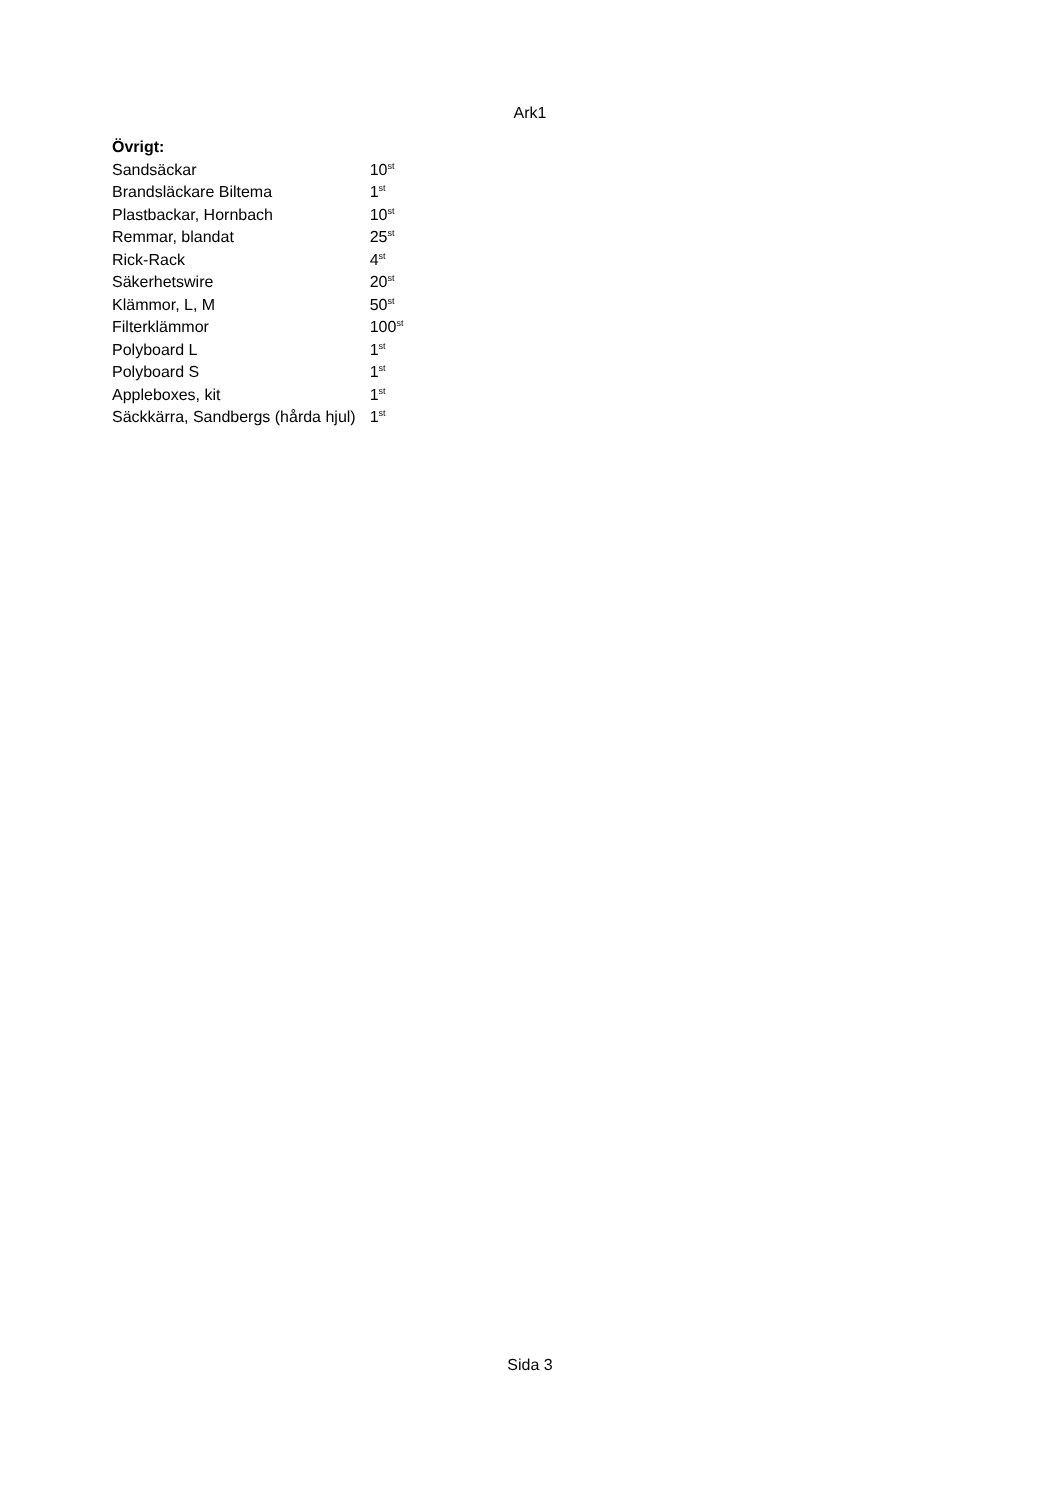Ark1
| Övrigt: | |
| --- | --- |
| Sandsäckar | 10<sup>st</sup> |
| Brandsläckare Biltema | 1<sup>st</sup> |
| Plastbackar, Hornbach | 10<sup>st</sup> |
| Remmar, blandat | 25<sup>st</sup> |
| Rick-Rack | 4<sup>st</sup> |
| Säkerhetswire | 20<sup>st</sup> |
| Klämmor, L, M | 50<sup>st</sup> |
| Filterklämmor | 100<sup>st</sup> |
| Polyboard L | 1<sup>st</sup> |
| Polyboard S | 1<sup>st</sup> |
| Appleboxes, kit | 1<sup>st</sup> |
| Säckkärra, Sandbergs (hårda hjul) | 1<sup>st</sup> |
Sida 3